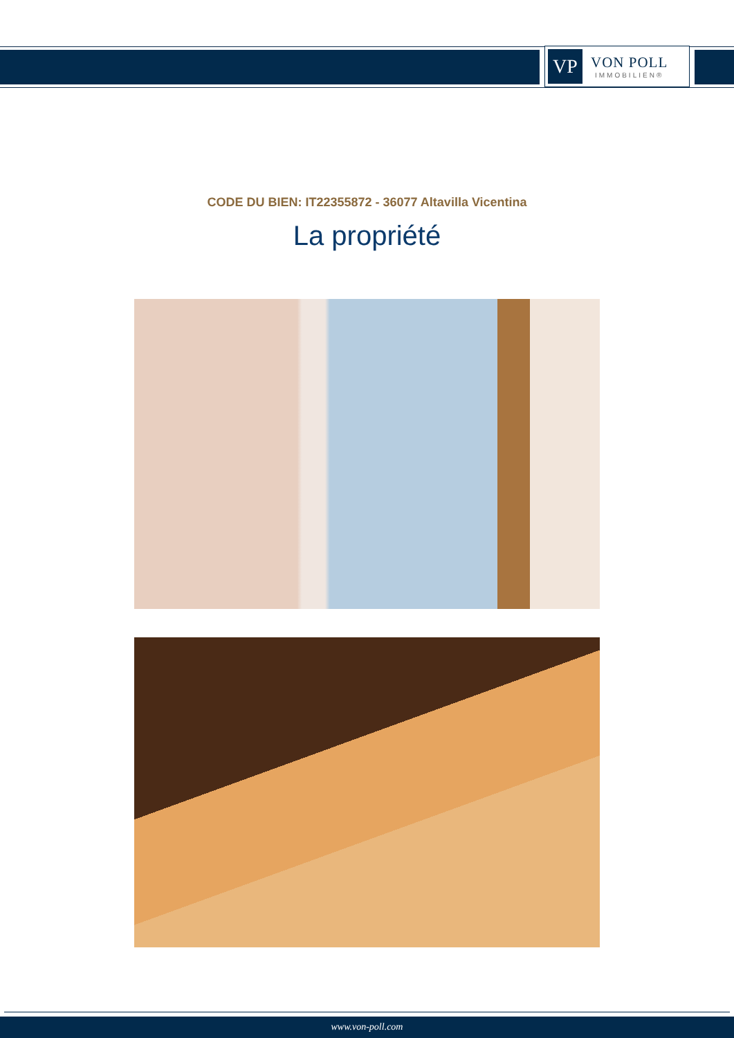VP
VON POLL
IMMOBILIEN®
CODE DU BIEN: IT22355872 - 36077 Altavilla Vicentina
La propriété
www.von-poll.com